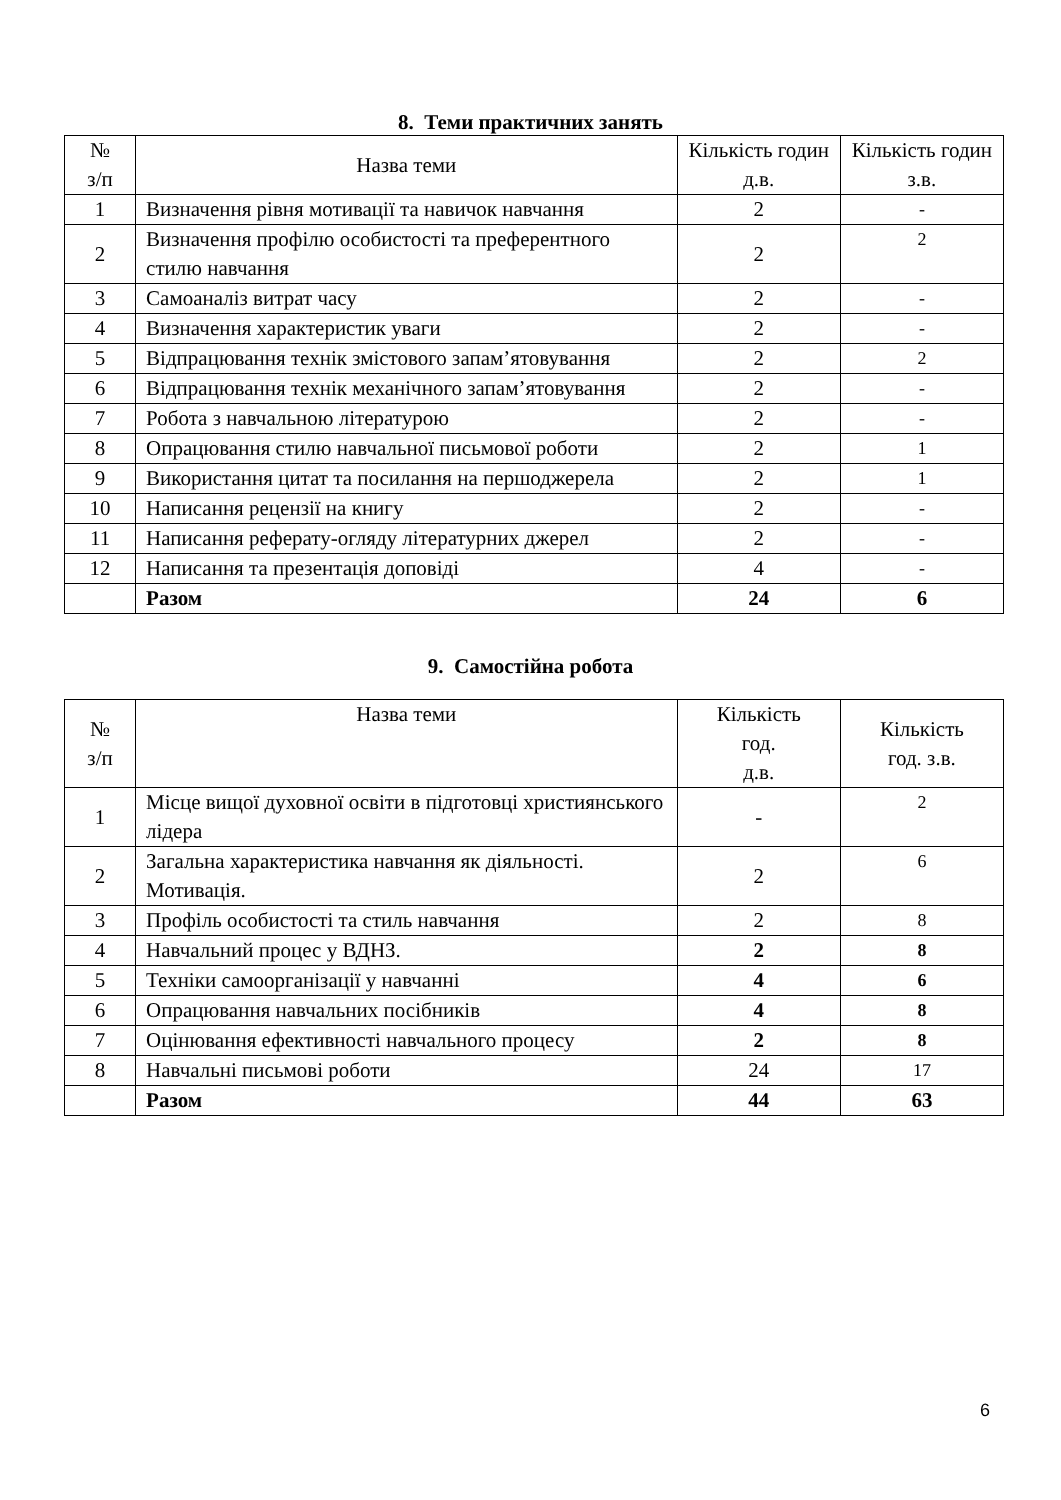8. Теми практичних занять
| № з/п | Назва теми | Кількість годин д.в. | Кількість годин з.в. |
| --- | --- | --- | --- |
| 1 | Визначення рівня мотивації та навичок навчання | 2 | - |
| 2 | Визначення профілю особистості та преферентного стилю навчання | 2 | 2 |
| 3 | Самоаналіз витрат часу | 2 | - |
| 4 | Визначення характеристик уваги | 2 | - |
| 5 | Відпрацювання технік змістового запам’ятовування | 2 | 2 |
| 6 | Відпрацювання технік механічного запам’ятовування | 2 | - |
| 7 | Робота з навчальною літературою | 2 | - |
| 8 | Опрацювання стилю навчальної письмової роботи | 2 | 1 |
| 9 | Використання цитат та посилання на першоджерела | 2 | 1 |
| 10 | Написання рецензії на книгу | 2 | - |
| 11 | Написання реферату-огляду літературних джерел | 2 | - |
| 12 | Написання та презентація доповіді | 4 | - |
| | Разом | 24 | 6 |
9. Самостійна робота
| № з/п | Назва теми | Кількість год. д.в. | Кількість год. з.в. |
| --- | --- | --- | --- |
| 1 | Місце вищої духовної освіти в підготовці християнського лідера | - | 2 |
| 2 | Загальна характеристика навчання як діяльності. Мотивація. | 2 | 6 |
| 3 | Профіль особистості та стиль навчання | 2 | 8 |
| 4 | Навчальний процес у ВДНЗ. | 2 | 8 |
| 5 | Техніки самоорганізації у навчанні | 4 | 6 |
| 6 | Опрацювання навчальних посібників | 4 | 8 |
| 7 | Оцінювання ефективності навчального процесу | 2 | 8 |
| 8 | Навчальні письмові роботи | 24 | 17 |
| | Разом | 44 | 63 |
6